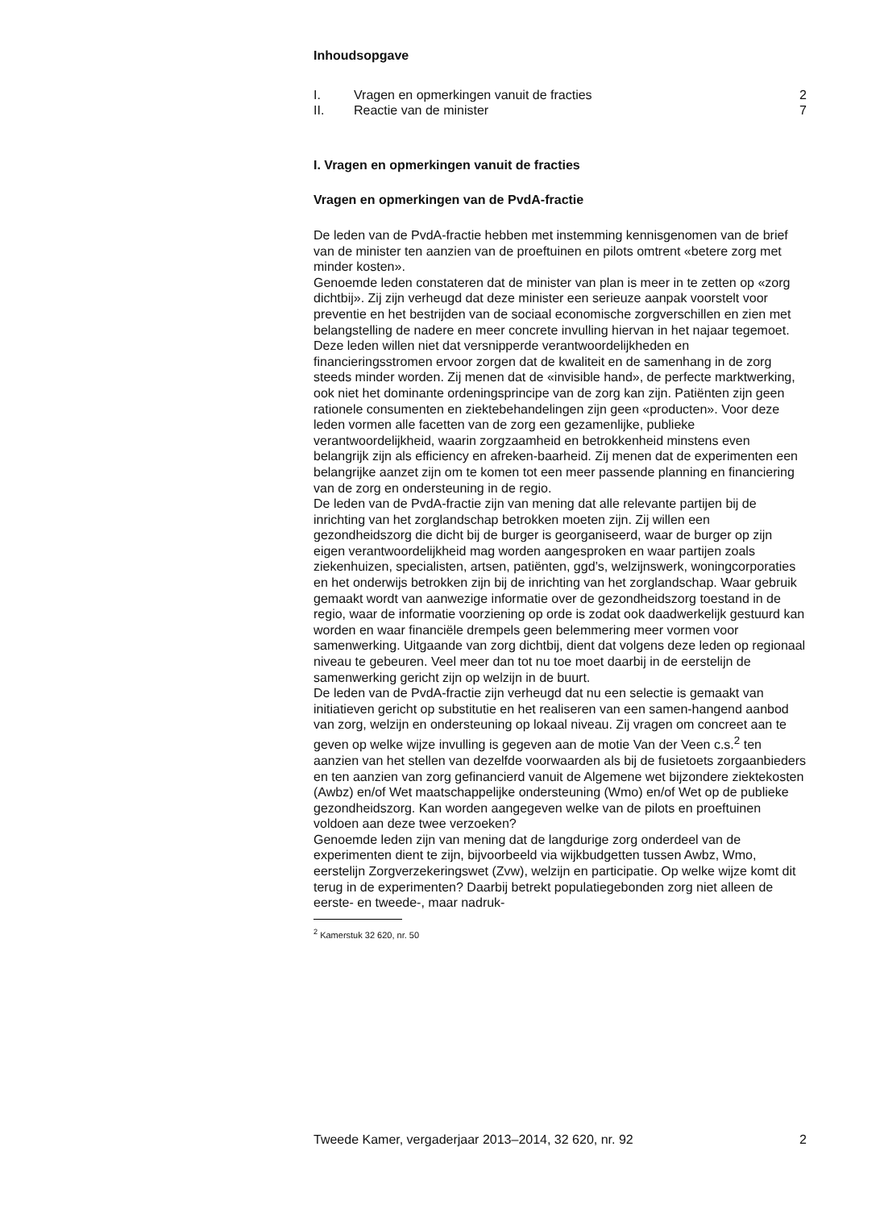Inhoudsopgave
| I. | Vragen en opmerkingen vanuit de fracties | 2 |
| II. | Reactie van de minister | 7 |
I. Vragen en opmerkingen vanuit de fracties
Vragen en opmerkingen van de PvdA-fractie
De leden van de PvdA-fractie hebben met instemming kennisgenomen van de brief van de minister ten aanzien van de proeftuinen en pilots omtrent «betere zorg met minder kosten».
Genoemde leden constateren dat de minister van plan is meer in te zetten op «zorg dichtbij». Zij zijn verheugd dat deze minister een serieuze aanpak voorstelt voor preventie en het bestrijden van de sociaal economische zorgverschillen en zien met belangstelling de nadere en meer concrete invulling hiervan in het najaar tegemoet. Deze leden willen niet dat versnipperde verantwoordelijkheden en financieringsstromen ervoor zorgen dat de kwaliteit en de samenhang in de zorg steeds minder worden. Zij menen dat de «invisible hand», de perfecte marktwerking, ook niet het dominante ordeningsprincipe van de zorg kan zijn. Patiënten zijn geen rationele consumenten en ziektebehandelingen zijn geen «producten». Voor deze leden vormen alle facetten van de zorg een gezamenlijke, publieke verantwoordelijkheid, waarin zorgzaamheid en betrokkenheid minstens even belangrijk zijn als efficiency en afreken-baarheid. Zij menen dat de experimenten een belangrijke aanzet zijn om te komen tot een meer passende planning en financiering van de zorg en ondersteuning in de regio.
De leden van de PvdA-fractie zijn van mening dat alle relevante partijen bij de inrichting van het zorglandschap betrokken moeten zijn. Zij willen een gezondheidszorg die dicht bij de burger is georganiseerd, waar de burger op zijn eigen verantwoordelijkheid mag worden aangesproken en waar partijen zoals ziekenhuizen, specialisten, artsen, patiënten, ggd’s, welzijnswerk, woningcorporaties en het onderwijs betrokken zijn bij de inrichting van het zorglandschap. Waar gebruik gemaakt wordt van aanwezige informatie over de gezondheidszorg toestand in de regio, waar de informatie voorziening op orde is zodat ook daadwerkelijk gestuurd kan worden en waar financiële drempels geen belemmering meer vormen voor samenwerking. Uitgaande van zorg dichtbij, dient dat volgens deze leden op regionaal niveau te gebeuren. Veel meer dan tot nu toe moet daarbij in de eerstelijn de samenwerking gericht zijn op welzijn in de buurt.
De leden van de PvdA-fractie zijn verheugd dat nu een selectie is gemaakt van initiatieven gericht op substitutie en het realiseren van een samen-hangend aanbod van zorg, welzijn en ondersteuning op lokaal niveau. Zij vragen om concreet aan te geven op welke wijze invulling is gegeven aan de motie Van der Veen c.s.<sup>2</sup> ten aanzien van het stellen van dezelfde voorwaarden als bij de fusietoets zorgaanbieders en ten aanzien van zorg gefinancierd vanuit de Algemene wet bijzondere ziektekosten (Awbz) en/of Wet maatschappelijke ondersteuning (Wmo) en/of Wet op de publieke gezondheidszorg. Kan worden aangegeven welke van de pilots en proeftuinen voldoen aan deze twee verzoeken?
Genoemde leden zijn van mening dat de langdurige zorg onderdeel van de experimenten dient te zijn, bijvoorbeeld via wijkbudgetten tussen Awbz, Wmo, eerstelijn Zorgverzekeringswet (Zvw), welzijn en participatie. Op welke wijze komt dit terug in de experimenten? Daarbij betrekt populatiegebonden zorg niet alleen de eerste- en tweede-, maar nadruk-
<sup>2</sup> Kamerstuk 32 620, nr. 50
Tweede Kamer, vergaderjaar 2013–2014, 32 620, nr. 92 2